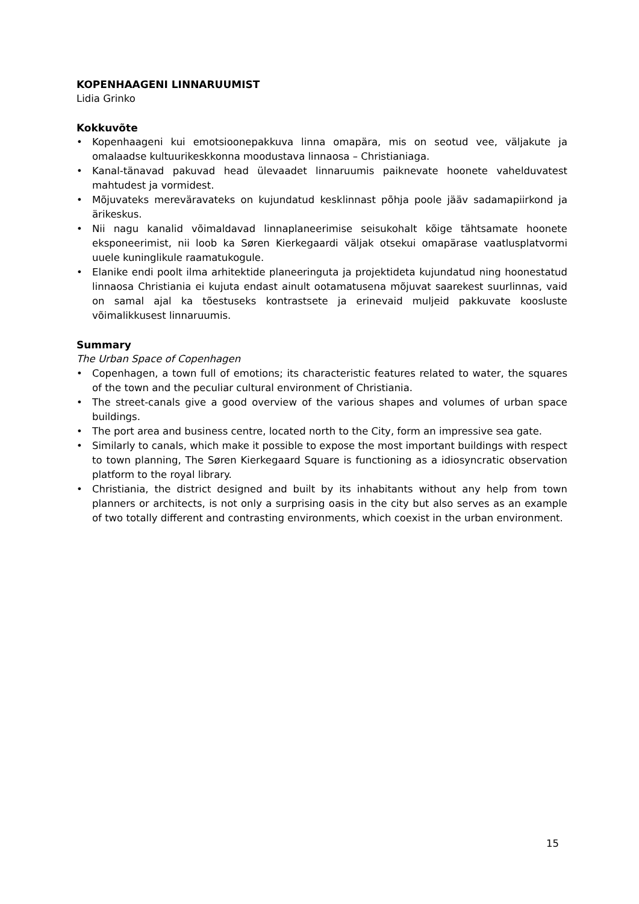KOPENHAAGENI LINNARUUMIST
Lidia Grinko
Kokkuvõte
• Kopenhaageni kui emotsioonepakkuva linna omapära, mis on seotud vee, väljakute ja omalaadse kultuurikeskkonna moodustava linnaosa – Christianiaga.
• Kanal-tänavad pakuvad head ülevaadet linnaruumis paiknevate hoonete vahelduvatest mahtudest ja vormidest.
• Mõjuvateks mereväravateks on kujundatud kesklinnast põhja poole jääv sadamapiirkond ja ärikeskus.
• Nii nagu kanalid võimaldavad linnaplaneerimise seisukohalt kõige tähtsamate hoonete eksponeerimist, nii loob ka Søren Kierkegaardi väljak otsekui omapärase vaatlusplatvormi uuele kuninglikule raamatukogule.
• Elanike endi poolt ilma arhitektide planeeringuta ja projektideta kujundatud ning hoonestatud linnaosa Christiania ei kujuta endast ainult ootamatusena mõjuvat saarekest suurlinnas, vaid on samal ajal ka tõestuseks kontrastsete ja erinevaid muljeid pakkuvate koosluste võimalikkusest linnaruumis.
Summary
The Urban Space of Copenhagen
• Copenhagen, a town full of emotions; its characteristic features related to water, the squares of the town and the peculiar cultural environment of Christiania.
• The street-canals give a good overview of the various shapes and volumes of urban space buildings.
• The port area and business centre, located north to the City, form an impressive sea gate.
• Similarly to canals, which make it possible to expose the most important buildings with respect to town planning, The Søren Kierkegaard Square is functioning as a idiosyncratic observation platform to the royal library.
• Christiania, the district designed and built by its inhabitants without any help from town planners or architects, is not only a surprising oasis in the city but also serves as an example of two totally different and contrasting environments, which coexist in the urban environment.
15